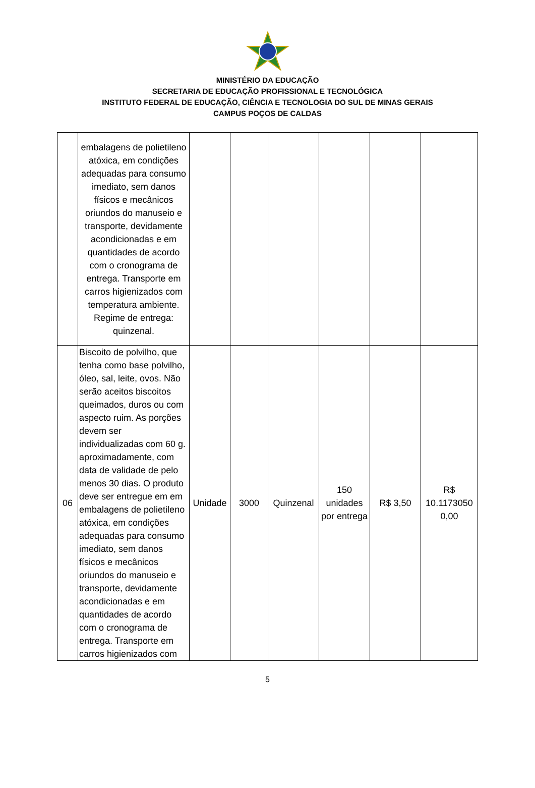MINISTÉRIO DA EDUCAÇÃO
SECRETARIA DE EDUCAÇÃO PROFISSIONAL E TECNOLÓGICA
INSTITUTO FEDERAL DE EDUCAÇÃO, CIÊNCIA E TECNOLOGIA DO SUL DE MINAS GERAIS
CAMPUS POÇOS DE CALDAS
| | embalagens de polietileno atóxica, em condições adequadas para consumo imediato, sem danos físicos e mecânicos oriundos do manuseio e transporte, devidamente acondicionadas e em quantidades de acordo com o cronograma de entrega. Transporte em carros higienizados com temperatura ambiente. Regime de entrega: quinzenal. | | | | | | |
| 06 | Biscoito de polvilho, que tenha como base polvilho, óleo, sal, leite, ovos. Não serão aceitos biscoitos queimados, duros ou com aspecto ruim. As porções devem ser individualizadas com 60 g. aproximadamente, com data de validade de pelo menos 30 dias. O produto deve ser entregue em em embalagens de polietileno atóxica, em condições adequadas para consumo imediato, sem danos físicos e mecânicos oriundos do manuseio e transporte, devidamente acondicionadas e em quantidades de acordo com o cronograma de entrega. Transporte em carros higienizados com | Unidade | 3000 | Quinzenal | 150 unidades por entrega | R$ 3,50 | R$ 10.1173050 0,00 |
5